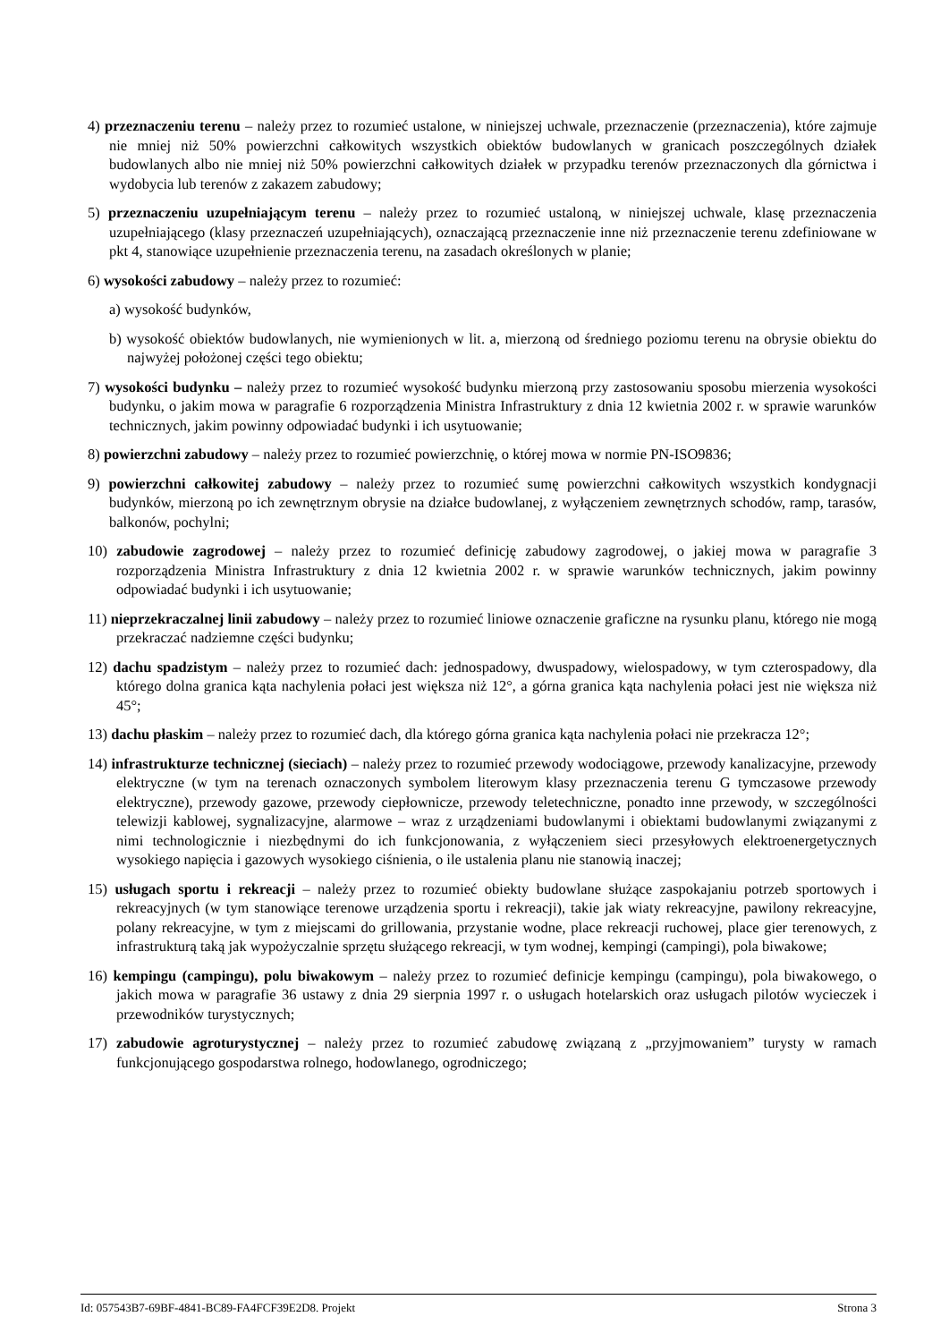4) przeznaczeniu terenu – należy przez to rozumieć ustalone, w niniejszej uchwale, przeznaczenie (przeznaczenia), które zajmuje nie mniej niż 50% powierzchni całkowitych wszystkich obiektów budowlanych w granicach poszczególnych działek budowlanych albo nie mniej niż 50% powierzchni całkowitych działek w przypadku terenów przeznaczonych dla górnictwa i wydobycia lub terenów z zakazem zabudowy;
5) przeznaczeniu uzupełniającym terenu – należy przez to rozumieć ustaloną, w niniejszej uchwale, klasę przeznaczenia uzupełniającego (klasy przeznaczeń uzupełniających), oznaczającą przeznaczenie inne niż przeznaczenie terenu zdefiniowane w pkt 4, stanowiące uzupełnienie przeznaczenia terenu, na zasadach określonych w planie;
6) wysokości zabudowy – należy przez to rozumieć:
a) wysokość budynków,
b) wysokość obiektów budowlanych, nie wymienionych w lit. a, mierzoną od średniego poziomu terenu na obrysie obiektu do najwyżej położonej części tego obiektu;
7) wysokości budynku – należy przez to rozumieć wysokość budynku mierzoną przy zastosowaniu sposobu mierzenia wysokości budynku, o jakim mowa w paragrafie 6 rozporządzenia Ministra Infrastruktury z dnia 12 kwietnia 2002 r. w sprawie warunków technicznych, jakim powinny odpowiadać budynki i ich usytuowanie;
8) powierzchni zabudowy – należy przez to rozumieć powierzchnię, o której mowa w normie PN-ISO9836;
9) powierzchni całkowitej zabudowy – należy przez to rozumieć sumę powierzchni całkowitych wszystkich kondygnacji budynków, mierzoną po ich zewnętrznym obrysie na działce budowlanej, z wyłączeniem zewnętrznych schodów, ramp, tarasów, balkonów, pochylni;
10) zabudowie zagrodowej – należy przez to rozumieć definicję zabudowy zagrodowej, o jakiej mowa w paragrafie 3 rozporządzenia Ministra Infrastruktury z dnia 12 kwietnia 2002 r. w sprawie warunków technicznych, jakim powinny odpowiadać budynki i ich usytuowanie;
11) nieprzekraczalnej linii zabudowy – należy przez to rozumieć liniowe oznaczenie graficzne na rysunku planu, którego nie mogą przekraczać nadziemne części budynku;
12) dachu spadzistym – należy przez to rozumieć dach: jednospadowy, dwuspadowy, wielospadowy, w tym czterospadowy, dla którego dolna granica kąta nachylenia połaci jest większa niż 12°, a górna granica kąta nachylenia połaci jest nie większa niż 45°;
13) dachu płaskim – należy przez to rozumieć dach, dla którego górna granica kąta nachylenia połaci nie przekracza 12°;
14) infrastrukturze technicznej (sieciach) – należy przez to rozumieć przewody wodociągowe, przewody kanalizacyjne, przewody elektryczne (w tym na terenach oznaczonych symbolem literowym klasy przeznaczenia terenu G tymczasowe przewody elektryczne), przewody gazowe, przewody ciepłownicze, przewody teletechniczne, ponadto inne przewody, w szczególności telewizji kablowej, sygnalizacyjne, alarmowe – wraz z urządzeniami budowlanymi i obiektami budowlanymi związanymi z nimi technologicznie i niezbędnymi do ich funkcjonowania, z wyłączeniem sieci przesyłowych elektroenergetycznych wysokiego napięcia i gazowych wysokiego ciśnienia, o ile ustalenia planu nie stanowią inaczej;
15) usługach sportu i rekreacji – należy przez to rozumieć obiekty budowlane służące zaspokajaniu potrzeb sportowych i rekreacyjnych (w tym stanowiące terenowe urządzenia sportu i rekreacji), takie jak wiaty rekreacyjne, pawilony rekreacyjne, polany rekreacyjne, w tym z miejscami do grillowania, przystanie wodne, place rekreacji ruchowej, place gier terenowych, z infrastrukturą taką jak wypożyczalnie sprzętu służącego rekreacji, w tym wodnej, kempingi (campingi), pola biwakowe;
16) kempingu (campingu), polu biwakowym – należy przez to rozumieć definicje kempingu (campingu), pola biwakowego, o jakich mowa w paragrafie 36 ustawy z dnia 29 sierpnia 1997 r. o usługach hotelarskich oraz usługach pilotów wycieczek i przewodników turystycznych;
17) zabudowie agroturystycznej – należy przez to rozumieć zabudowę związaną z „przyjmowaniem” turysty w ramach funkcjonującego gospodarstwa rolnego, hodowlanego, ogrodniczego;
Id: 057543B7-69BF-4841-BC89-FA4FCF39E2D8. Projekt Strona 3